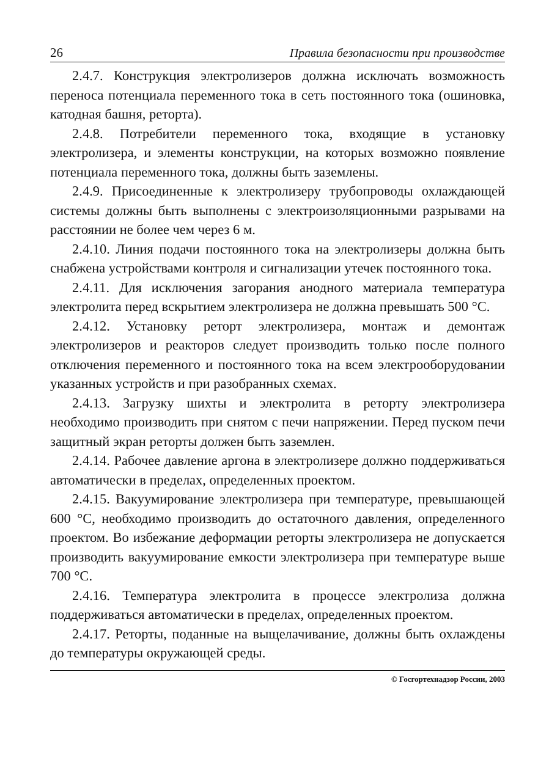26 Правила безопасности при производстве
2.4.7. Конструкция электролизеров должна исключать возможность переноса потенциала переменного тока в сеть постоянного тока (ошиновка, катодная башня, реторта).
2.4.8. Потребители переменного тока, входящие в установку электролизера, и элементы конструкции, на которых возможно появление потенциала переменного тока, должны быть заземлены.
2.4.9. Присоединенные к электролизеру трубопроводы охлаждающей системы должны быть выполнены с электроизоляционными разрывами на расстоянии не более чем через 6 м.
2.4.10. Линия подачи постоянного тока на электролизеры должна быть снабжена устройствами контроля и сигнализации утечек постоянного тока.
2.4.11. Для исключения загорания анодного материала температура электролита перед вскрытием электролизера не должна превышать 500 °С.
2.4.12. Установку реторт электролизера, монтаж и демонтаж электролизеров и реакторов следует производить только после полного отключения переменного и постоянного тока на всем электрооборудовании указанных устройств и при разобранных схемах.
2.4.13. Загрузку шихты и электролита в реторту электролизера необходимо производить при снятом с печи напряжении. Перед пуском печи защитный экран реторты должен быть заземлен.
2.4.14. Рабочее давление аргона в электролизере должно поддерживаться автоматически в пределах, определенных проектом.
2.4.15. Вакуумирование электролизера при температуре, превышающей 600 °С, необходимо производить до остаточного давления, определенного проектом. Во избежание деформации реторты электролизера не допускается производить вакуумирование емкости электролизера при температуре выше 700 °С.
2.4.16. Температура электролита в процессе электролиза должна поддерживаться автоматически в пределах, определенных проектом.
2.4.17. Реторты, поданные на выщелачивание, должны быть охлаждены до температуры окружающей среды.
© Госгортехнадзор России, 2003